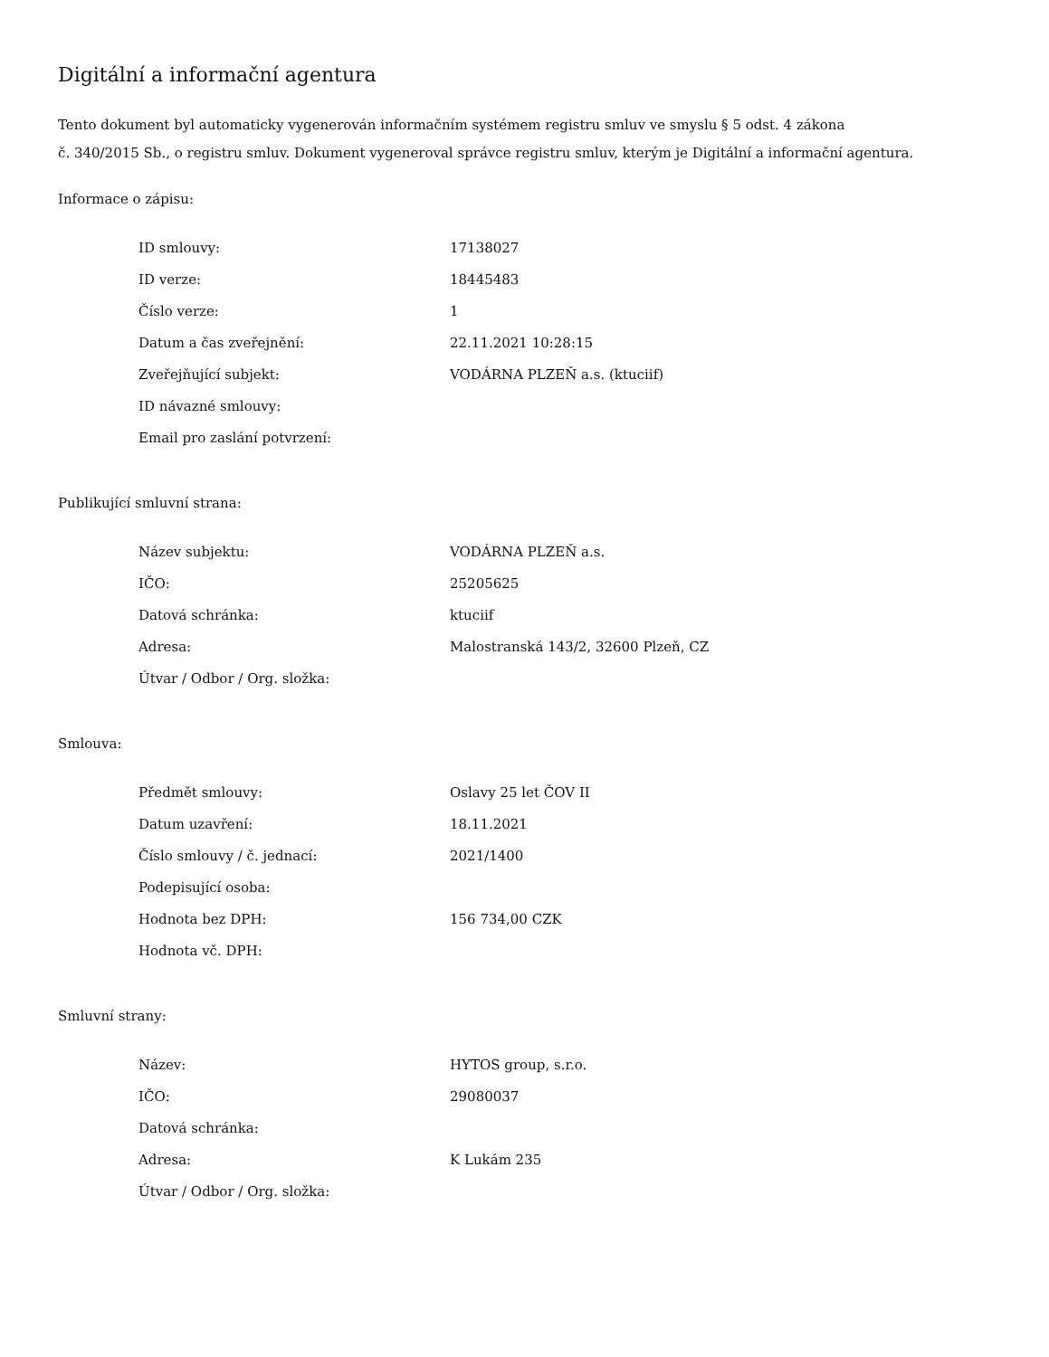Digitální a informační agentura
Tento dokument byl automaticky vygenerován informačním systémem registru smluv ve smyslu § 5 odst. 4 zákona
č. 340/2015 Sb., o registru smluv. Dokument vygeneroval správce registru smluv, kterým je Digitální a informační agentura.
Informace o zápisu:
| ID smlouvy: | 17138027 |
| ID verze: | 18445483 |
| Číslo verze: | 1 |
| Datum a čas zveřejnění: | 22.11.2021 10:28:15 |
| Zveřejňující subjekt: | VODÁRNA PLZEŇ a.s. (ktuciif) |
| ID návazné smlouvy: | |
| Email pro zaslání potvrzení: | |
Publikující smluvní strana:
| Název subjektu: | VODÁRNA PLZEŇ a.s. |
| IČO: | 25205625 |
| Datová schránka: | ktuciif |
| Adresa: | Malostranská 143/2, 32600 Plzeň, CZ |
| Útvar / Odbor / Org. složka: | |
Smlouva:
| Předmět smlouvy: | Oslavy 25 let ČOV II |
| Datum uzavření: | 18.11.2021 |
| Číslo smlouvy / č. jednací: | 2021/1400 |
| Podepisující osoba: | |
| Hodnota bez DPH: | 156 734,00 CZK |
| Hodnota vč. DPH: | |
Smluvní strany:
| Název: | HYTOS group, s.r.o. |
| IČO: | 29080037 |
| Datová schránka: | |
| Adresa: | K Lukám 235 |
| Útvar / Odbor / Org. složka: | |